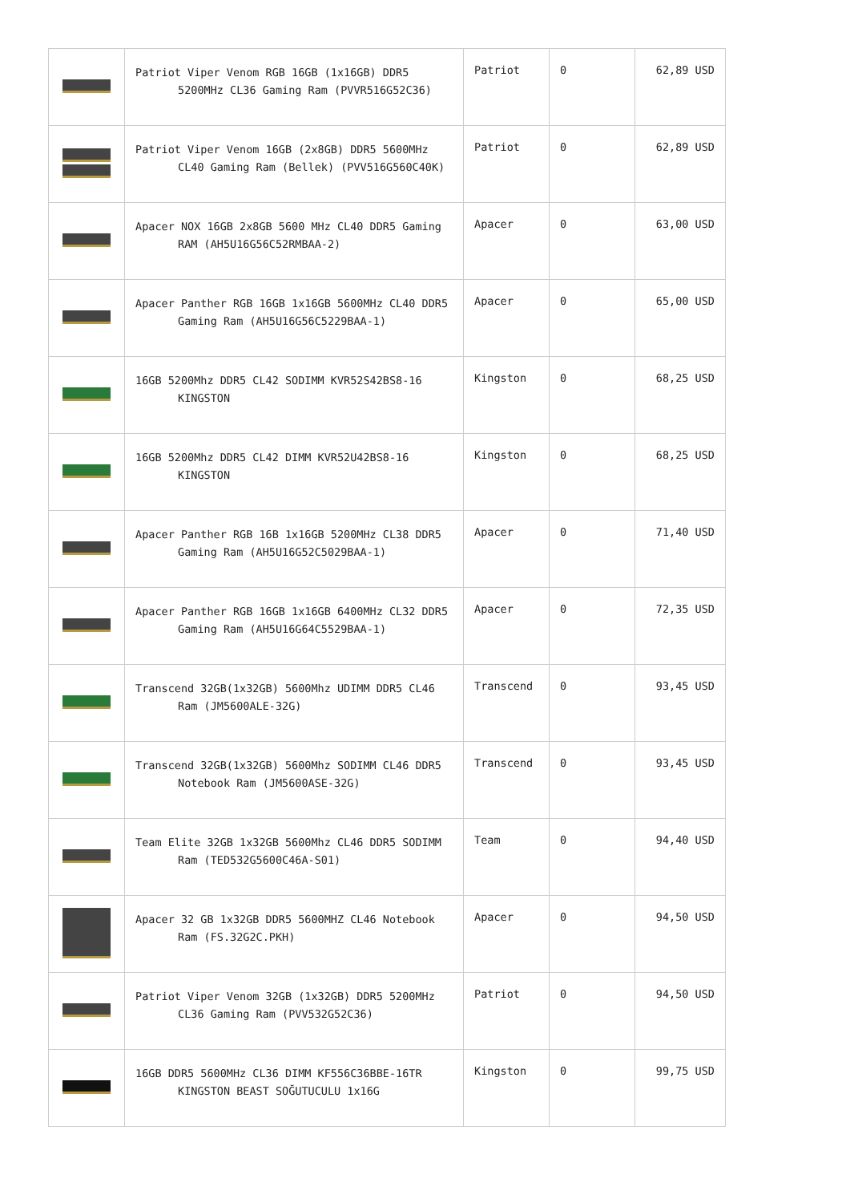| | Patriot Viper Venom RGB 16GB (1x16GB) DDR5 5200MHz CL36 Gaming Ram (PVVR516G52C36) | Patriot | 0 | 62,89 USD |
| | Patriot Viper Venom 16GB (2x8GB) DDR5 5600MHz CL40 Gaming Ram (Bellek) (PVV516G560C40K) | Patriot | 0 | 62,89 USD |
| | Apacer NOX 16GB 2x8GB 5600 MHz CL40 DDR5 Gaming RAM (AH5U16G56C52RMBAA-2) | Apacer | 0 | 63,00 USD |
| | Apacer Panther RGB 16GB 1x16GB 5600MHz CL40 DDR5 Gaming Ram (AH5U16G56C5229BAA-1) | Apacer | 0 | 65,00 USD |
| | 16GB 5200Mhz DDR5 CL42 SODIMM KVR52S42BS8-16 KINGSTON | Kingston | 0 | 68,25 USD |
| | 16GB 5200Mhz DDR5 CL42 DIMM KVR52U42BS8-16 KINGSTON | Kingston | 0 | 68,25 USD |
| | Apacer Panther RGB 16B 1x16GB 5200MHz CL38 DDR5 Gaming Ram (AH5U16G52C5029BAA-1) | Apacer | 0 | 71,40 USD |
| | Apacer Panther RGB 16GB 1x16GB 6400MHz CL32 DDR5 Gaming Ram (AH5U16G64C5529BAA-1) | Apacer | 0 | 72,35 USD |
| | Transcend 32GB(1x32GB) 5600Mhz UDIMM DDR5 CL46 Ram (JM5600ALE-32G) | Transcend | 0 | 93,45 USD |
| | Transcend 32GB(1x32GB) 5600Mhz SODIMM CL46 DDR5 Notebook Ram (JM5600ASE-32G) | Transcend | 0 | 93,45 USD |
| | Team Elite 32GB 1x32GB 5600Mhz CL46 DDR5 SODIMM Ram (TED532G5600C46A-S01) | Team | 0 | 94,40 USD |
| | Apacer 32 GB 1x32GB DDR5 5600MHZ CL46 Notebook Ram (FS.32G2C.PKH) | Apacer | 0 | 94,50 USD |
| | Patriot Viper Venom 32GB (1x32GB) DDR5 5200MHz CL36 Gaming Ram (PVV532G52C36) | Patriot | 0 | 94,50 USD |
| | 16GB DDR5 5600MHz CL36 DIMM KF556C36BBE-16TR KINGSTON BEAST SOĞUTUCULU 1x16G | Kingston | 0 | 99,75 USD |